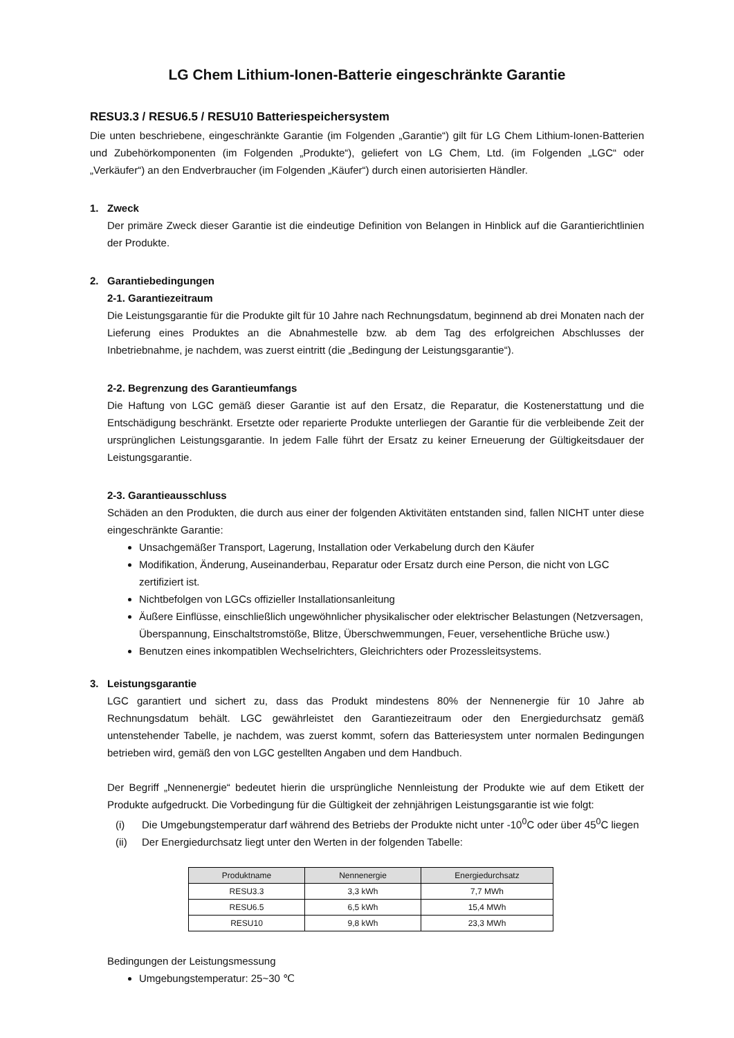LG Chem Lithium-Ionen-Batterie eingeschränkte Garantie
RESU3.3 / RESU6.5 / RESU10 Batteriespeichersystem
Die unten beschriebene, eingeschränkte Garantie (im Folgenden „Garantie“) gilt für LG Chem Lithium-Ionen-Batterien und Zubehörkomponenten (im Folgenden „Produkte“), geliefert von LG Chem, Ltd. (im Folgenden „LGC“ oder „Verkäufer“) an den Endverbraucher (im Folgenden „Käufer“) durch einen autorisierten Händler.
1. Zweck
Der primäre Zweck dieser Garantie ist die eindeutige Definition von Belangen in Hinblick auf die Garantierichtlinien der Produkte.
2. Garantiebedingungen
2-1. Garantiezeitraum
Die Leistungsgarantie für die Produkte gilt für 10 Jahre nach Rechnungsdatum, beginnend ab drei Monaten nach der Lieferung eines Produktes an die Abnahmestelle bzw. ab dem Tag des erfolgreichen Abschlusses der Inbetriebnahme, je nachdem, was zuerst eintritt (die „Bedingung der Leistungsgarantie“).
2-2. Begrenzung des Garantieumfangs
Die Haftung von LGC gemäß dieser Garantie ist auf den Ersatz, die Reparatur, die Kostenerstattung und die Entschädigung beschränkt. Ersetzte oder reparierte Produkte unterliegen der Garantie für die verbleibende Zeit der ursprünglichen Leistungsgarantie. In jedem Falle führt der Ersatz zu keiner Erneuerung der Gültigkeitsdauer der Leistungsgarantie.
2-3. Garantieausschluss
Schäden an den Produkten, die durch aus einer der folgenden Aktivitäten entstanden sind, fallen NICHT unter diese eingeschränkte Garantie:
Unsachgemäßer Transport, Lagerung, Installation oder Verkabelung durch den Käufer
Modifikation, Änderung, Auseinanderbau, Reparatur oder Ersatz durch eine Person, die nicht von LGC zertifiziert ist.
Nichtbefolgen von LGCs offizieller Installationsanleitung
Äußere Einflüsse, einschließlich ungewöhnlicher physikalischer oder elektrischer Belastungen (Netzversagen, Überspannung, Einschaltstromstöße, Blitze, Überschwemmungen, Feuer, versehentliche Brüche usw.)
Benutzen eines inkompatiblen Wechselrichters, Gleichrichters oder Prozessleitsystems.
3. Leistungsgarantie
LGC garantiert und sichert zu, dass das Produkt mindestens 80% der Nennenergie für 10 Jahre ab Rechnungsdatum behält. LGC gewährleistet den Garantiezeitraum oder den Energiedurchsatz gemäß untenstehender Tabelle, je nachdem, was zuerst kommt, sofern das Batteriesystem unter normalen Bedingungen betrieben wird, gemäß den von LGC gestellten Angaben und dem Handbuch.
Der Begriff „Nennenergie“ bedeutet hierin die ursprüngliche Nennleistung der Produkte wie auf dem Etikett der Produkte aufgedruckt. Die Vorbedingung für die Gültigkeit der zehnjährigen Leistungsgarantie ist wie folgt:
(i) Die Umgebungstemperatur darf während des Betriebs der Produkte nicht unter -10<sup>0</sup>C oder über 45<sup>0</sup>C liegen
(ii) Der Energiedurchsatz liegt unter den Werten in der folgenden Tabelle:
| Produktname | Nennenergie | Energiedurchsatz |
| --- | --- | --- |
| RESU3.3 | 3,3 kWh | 7,7 MWh |
| RESU6.5 | 6,5 kWh | 15,4 MWh |
| RESU10 | 9,8 kWh | 23,3 MWh |
Bedingungen der Leistungsmessung
Umgebungstemperatur: 25~30 ℃